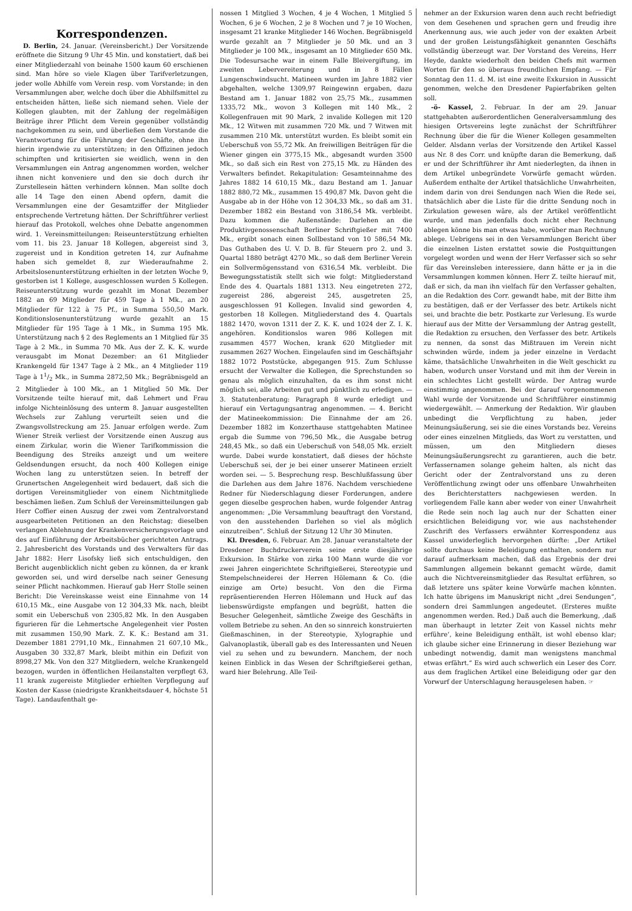Korrespondenzen.
D. Berlin, 24. Januar. (Vereinsbericht.) Der Vorsitzende eröffnete die Sitzung 9 Uhr 45 Min. und konstatiert, daß bei einer Mitgliederzahl von beinahe 1500 kaum 60 erschienen sind. Man höre so viele Klagen über Tarifverletzungen, jeder wolle Abhilfe vom Verein resp. vom Vorstande; in den Versammlungen aber, welche doch über die Abhilfsmittel zu entscheiden hätten, ließe sich niemand sehen. Viele der Kollegen glaubten, mit der Zahlung der regelmäßigen Beiträge ihrer Pflicht dem Verein gegenüber vollständig nachgekommen zu sein, und überließen dem Vorstande die Verantwortung für die Führung der Geschäfte, ohne ihn hierin irgendwie zu unterstützen; in den Offizinen jedoch schimpften und kritisierten sie weidlich, wenn in den Versammlungen ein Antrag angenommen worden, welcher ihnen nicht konveniere und den sie doch durch ihr Zurstellesein hätten verhindern können. Man sollte doch alle 14 Tage den einen Abend opfern, damit die Versammlungen eine der Gesamtziffer der Mitglieder entsprechende Vertretung hätten. Der Schriftführer verliest hierauf das Protokoll, welches ohne Debatte angenommen wird. 1. Vereinsmitteilungen: Reiseunterstützung erhielten vom 11. bis 23. Januar 18 Kollegen, abgereist sind 3, zugereist und in Kondition getreten 14, zur Aufnahme haben sich gemeldet 8, zur Wiederaufnahme 2. Arbeitslosenunterstützung erhielten in der letzten Woche 9, gestorben ist 1 Kollege, ausgeschlossen wurden 5 Kollegen. Reiseunterstützung wurde gezahlt im Monat Dezember 1882 an 69 Mitglieder für 459 Tage à 1 Mk., an 20 Mitglieder für 122 à 75 Pf., in Summa 550,50 Mark. Konditionslosenunterstützung wurde gezahlt an 15 Mitglieder für 195 Tage à 1 Mk., in Summa 195 Mk. Unterstützung nach § 2 des Reglements an 1 Mitglied für 35 Tage à 2 Mk., in Summa 70 Mk. Aus der Z. K. K. wurde verausgabt im Monat Dezember: an 61 Mitglieder Krankengeld für 1347 Tage à 2 Mk., an 4 Mitglieder 119 Tage à 11/2 Mk., in Summa 2872,50 Mk.; Begräbnisgeld an 2 Mitglieder à 100 Mk., an 1 Mitglied 50 Mk. Der Vorsitzende teilte hierauf mit, daß Lehmert und Frau infolge Nichteinlösung des unterm 8. Januar ausgestellten Wechsels zur Zahlung verurteilt seien und die Zwangsvollstreckung am 25. Januar erfolgen werde. Zum Wiener Streik verliest der Vorsitzende einen Auszug aus einem Zirkular, worin die Wiener Tarifkommission die Beendigung des Streiks anzeigt und um weitere Geldsendungen ersucht, da noch 400 Kollegen einige Wochen lang zu unterstützen seien. In betreff der Grunertschen Angelegenheit wird bedauert, daß sich die dortigen Vereinsmitglieder von einem Nichtmitgliede beschämen ließen. Zum Schluß der Vereinsmitteilungen gab Herr Coffier einen Auszug der zwei vom Zentralvorstand ausgearbeiteten Petitionen an den Reichstag; dieselben verlangen Ablehnung der Krankenversicherungsvorlage und des auf Einführung der Arbeitsbücher gerichteten Antrags. 2. Jahresbericht des Vorstands und des Verwalters für das Jahr 1882: Herr Lisofsky ließ sich entschuldigen, den Bericht augenblicklich nicht geben zu können, da er krank geworden sei, und wird derselbe nach seiner Genesung seiner Pflicht nachkommen. Hierauf gab Herr Stolle seinen Bericht: Die Vereinskasse weist eine Einnahme von 14 610,15 Mk., eine Ausgabe von 12 304,33 Mk. nach, bleibt somit ein Ueberschuß von 2305,82 Mk. In den Ausgaben figurieren für die Lehmertsche Angelegenheit vier Posten mit zusammen 150,90 Mark. Z. K. K.: Bestand am 31. Dezember 1881 2791,10 Mk., Einnahmen 21 607,10 Mk., Ausgaben 30 332,87 Mark, bleibt mithin ein Defizit von 8998,27 Mk. Von den 327 Mitgliedern, welche Krankengeld bezogen, wurden in öffentlichen Heilanstalten verpflegt 63, 11 krank zugereiste Mitglieder erhielten Verpflegung auf Kosten der Kasse (niedrigste Krankheitsdauer 4, höchste 51 Tage). Landaufenthalt ge-
nossen 1 Mitglied 3 Wochen, 4 je 4 Wochen, 1 Mitglied 5 Wochen, 6 je 6 Wochen, 2 je 8 Wochen und 7 je 10 Wochen, insgesamt 21 kranke Mitglieder 146 Wochen. Begräbnisgeld wurde gezahlt an 7 Mitglieder je 50 Mk. und an 3 Mitglieder je 100 Mk., insgesamt an 10 Mitglieder 650 Mk. Die Todesursache war in einem Falle Bleivergiftung, im zweiten Lebervereiterung und in 8 Fällen Lungenschwindsucht. Matineen wurden im Jahre 1882 vier abgehalten, welche 1309,97 Reingewinn ergaben, dazu Bestand am 1. Januar 1882 von 25,75 Mk., zusammen 1335,72 Mk., wovon 3 Kollegen mit 140 Mk., 2 Kollegenfrauen mit 90 Mark, 2 invalide Kollegen mit 120 Mk., 12 Witwen mit zusammen 720 Mk. und 7 Witwen mit zusammen 210 Mk. unterstützt wurden. Es bleibt somit ein Ueberschuß von 55,72 Mk. An freiwilligen Beiträgen für die Wiener gingen ein 3775,15 Mk., abgesandt wurden 3500 Mk., so daß sich ein Rest von 275,15 Mk. zu Händen des Verwalters befindet. Rekapitulation: Gesamteinnahme des Jahres 1882 14 610,15 Mk., dazu Bestand am 1. Januar 1882 880,72 Mk., zusammen 15 490,87 Mk. Davon geht die Ausgabe ab in der Höhe von 12 304,33 Mk., so daß am 31. Dezember 1882 ein Bestand von 3186,54 Mk. verbleibt. Dazu kommen die Außenstände: Darlehen an die Produktivgenossenschaft Berliner Schriftgießer mit 7400 Mk., ergibt sonach einen Sollbestand von 10 586,54 Mk. Das Guthaben des U. V. D. B. für Steuern pro 2. und 3. Quartal 1880 beträgt 4270 Mk., so daß dem Berliner Verein ein Sollvermögensstand von 6316,54 Mk. verbleibt. Die Bewegungsstatistik stellt sich wie folgt: Mitgliederstand Ende des 4. Quartals 1881 1313. Neu eingetreten 272, zugereist 286, abgereist 245, ausgetreten 25, ausgeschlossen 91 Kollegen. Invalid sind geworden 4, gestorben 18 Kollegen. Mitgliederstand des 4. Quartals 1882 1470, wovon 1311 der Z. K. K. und 1024 der Z. I. K. angehören. Konditionslos waren 986 Kollegen mit zusammen 4577 Wochen, krank 620 Mitglieder mit zusammen 2627 Wochen. Eingelaufen sind im Geschäftsjahr 1882 1072 Poststücke, abgegangen 915. Zum Schlusse ersucht der Verwalter die Kollegen, die Sprechstunden so genau als möglich einzuhalten, da es ihm sonst nicht möglich sei, alle Arbeiten gut und pünktlich zu erledigen. — 3. Statutenberatung: Paragraph 8 wurde erledigt und hierauf ein Vertagungsantrag angenommen. — 4. Bericht der Matineekommission: Die Einnahme der am 26. Dezember 1882 im Konzerthause stattgehabten Matinee ergab die Summe von 796,50 Mk., die Ausgabe betrug 248,45 Mk., so daß ein Ueberschuß von 548,05 Mk. erzielt wurde. Dabei wurde konstatiert, daß dieses der höchste Ueberschuß sei, der je bei einer unserer Matineen erzielt worden sei. — 5. Besprechung resp. Beschlußfassung über die Darlehen aus dem Jahre 1876. Nachdem verschiedene Redner für Niederschlagung dieser Forderungen, andere gegen dieselbe gesprochen haben, wurde folgender Antrag angenommen: „Die Versammlung beauftragt den Vorstand, von den ausstehenden Darlehen so viel als möglich einzutreiben“. Schluß der Sitzung 12 Uhr 30 Minuten.
Kl. Dresden, 6. Februar. Am 28. Januar veranstaltete der Dresdener Buchdruckerverein seine erste diesjährige Exkursion. In Stärke von zirka 100 Mann wurde die vor zwei Jahren eingerichtete Schriftgießerei, Stereotypie und Stempelschneiderei der Herren Hölemann & Co. (die einzige am Orte) besucht. Von den die Firma repräsentierenden Herren Hölemann und Huck auf das liebenswürdigste empfangen und begrüßt, hatten die Besucher Gelegenheit, sämtliche Zweige des Geschäfts in vollem Betriebe zu sehen. An den so sinnreich konstruierten Gießmaschinen, in der Stereotypie, Xylographie und Galvanoplastik, überall gab es des Interessanten und Neuen viel zu sehen und zu bewundern. Manchem, der noch keinen Einblick in das Wesen der Schriftgießerei gethan, ward hier Belehrung. Alle Teil-
nehmer an der Exkursion waren denn auch recht befriedigt von dem Gesehenen und sprachen gern und freudig ihre Anerkennung aus, wie auch jeder von der exakten Arbeit und der großen Leistungsfähigkeit genannten Geschäfts vollständig überzeugt war. Der Vorstand des Vereins, Herr Heyde, dankte wiederholt den beiden Chefs mit warmen Worten für den so überaus freundlichen Empfang. — Für Sonntag den 11. d. M. ist eine zweite Exkursion in Aussicht genommen, welche den Dresdener Papierfabriken gelten soll.
-ö- Kassel, 2. Februar. In der am 29. Januar stattgehabten außerordentlichen Generalversammlung des hiesigen Ortsvereins legte zunächst der Schriftführer Rechnung über die für die Wiener Kollegen gesammelten Gelder. Alsdann verlas der Vorsitzende den Artikel Kassel aus Nr. 8 des Corr. und knüpfte daran die Bemerkung, daß er und der Schriftführer ihr Amt niederlegten, da ihnen in dem Artikel unbegründete Vorwürfe gemacht würden. Außerdem enthalte der Artikel thatsächliche Unwahrheiten, indem darin von drei Sendungen nach Wien die Rede sei, thatsächlich aber die Liste für die dritte Sendung noch in Zirkulation gewesen wäre, als der Artikel veröffentlicht wurde, und man jedenfalls doch nicht eher Rechnung ablegen könne bis man etwas habe, worüber man Rechnung ablege. Uebrigens sei in den Versammlungen Bericht über die einzelnen Listen erstattet sowie die Postquittungen vorgelegt worden und wenn der Herr Verfasser sich so sehr für das Vereinsleben interessiere, dann hätte er ja in die Versammlungen kommen können. Herr Z. teilte hierauf mit, daß er sich, da man ihn vielfach für den Verfasser gehalten, an die Redaktion des Corr. gewandt habe, mit der Bitte ihm zu bestätigen, daß er der Verfasser des betr. Artikels nicht sei, und brachte die betr. Postkarte zur Verlesung. Es wurde hierauf aus der Mitte der Versammlung der Antrag gestellt, die Redaktion zu ersuchen, den Verfasser des betr. Artikels zu nennen, da sonst das Mißtrauen im Verein nicht schwinden würde, indem ja jeder einzelne in Verdacht käme, thatsächliche Unwahrheiten in die Welt geschickt zu haben, wodurch unser Vorstand und mit ihm der Verein in ein schlechtes Licht gestellt würde. Der Antrag wurde einstimmig angenommen. Bei der darauf vorgenommenen Wahl wurde der Vorsitzende und Schriftführer einstimmig wiedergewählt. — Anmerkung der Redaktion. Wir glauben unbedingt die Verpflichtung zu haben, jeder Meinungsäußerung, sei sie die eines Vorstands bez. Vereins oder eines einzelnen Mitglieds, das Wort zu verstatten, und müssen, um den Mitgliedern dieses Meinungsäußerungsrecht zu garantieren, auch die betr. Verfassernamen solange geheim halten, als nicht das Gericht oder der Zentralvorstand uns zu deren Veröffentlichung zwingt oder uns offenbare Unwahrheiten des Berichterstatters nachgewiesen werden. In vorliegendem Falle kann aber weder von einer Unwahrheit die Rede sein noch lag auch nur der Schatten einer ersichtlichen Beleidigung vor, wie aus nachstehender Zuschrift des Verfassers erwähnter Korrespondenz aus Kassel unwiderleglich hervorgehen dürfte: „Der Artikel sollte durchaus keine Beleidigung enthalten, sondern nur darauf aufmerksam machen, daß das Ergebnis der drei Sammlungen allgemein bekannt gemacht würde, damit auch die Nichtvereinsmitglieder das Resultat erführen, so daß letztere uns später keine Vorwürfe machen könnten. Ich hatte übrigens im Manuskript nicht „drei Sendungen“, sondern drei Sammlungen angedeutet. (Ersteres mußte angenommen werden. Red.) Daß auch die Bemerkung, ‚daß man überhaupt in letzter Zeit von Kassel nichts mehr erführe‘, keine Beleidigung enthält, ist wohl ebenso klar; ich glaube sicher eine Erinnerung in dieser Beziehung war unbedingt notwendig, damit man wenigstens manchmal etwas erfährt.“ Es wird auch schwerlich ein Leser des Corr. aus dem fraglichen Artikel eine Beleidigung oder gar den Vorwurf der Unterschlagung herausgelesen haben. ☞